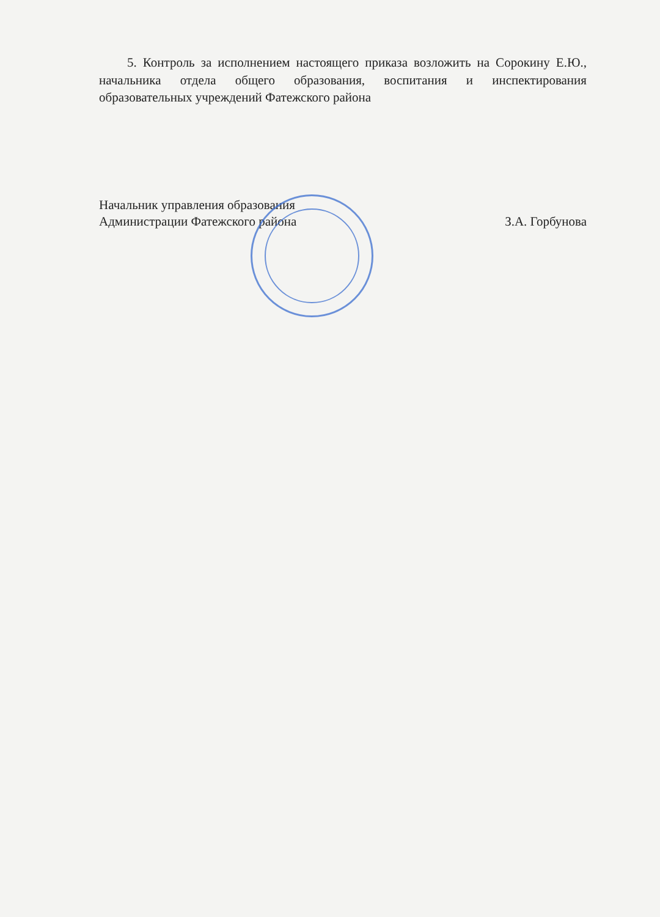5. Контроль за исполнением настоящего приказа возложить на Сорокину Е.Ю., начальника отдела общего образования, воспитания и инспектирования образовательных учреждений Фатежского района
Начальник управления образования
Администрации Фатежского района
З.А. Горбунова